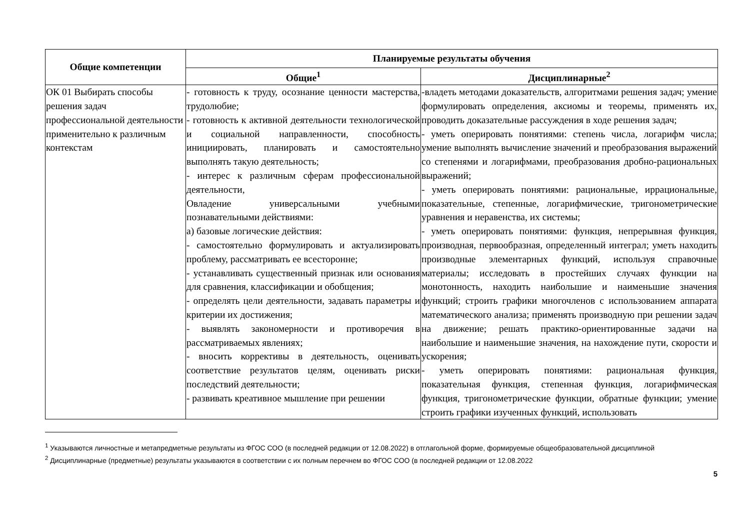| Общие компетенции | Планируемые результаты обучения | |
| --- | --- | --- |
| | Общие<sup>1</sup> | Дисциплинарные<sup>2</sup> |
| ОК 01 Выбирать способы решения задач профессиональной деятельности применительно к различным контекстам | - готовность к труду, осознание ценности мастерства, трудолюбие; - готовность к активной деятельности технологической и социальной направленности, способность инициировать, планировать и самостоятельно выполнять такую деятельность; - интерес к различным сферам профессиональной деятельности, Овладение универсальными учебными познавательными действиями: а) базовые логические действия: - самостоятельно формулировать и актуализировать проблему, рассматривать ее всесторонне; - устанавливать существенный признак или основания для сравнения, классификации и обобщения; - определять цели деятельности, задавать параметры и критерии их достижения; - выявлять закономерности и противоречия в рассматриваемых явлениях; - вносить коррективы в деятельность, оценивать соответствие результатов целям, оценивать риски последствий деятельности; - развивать креативное мышление при решении | -владеть методами доказательств, алгоритмами решения задач; умение формулировать определения, аксиомы и теоремы, применять их, проводить доказательные рассуждения в ходе решения задач; - уметь оперировать понятиями: степень числа, логарифм числа; умение выполнять вычисление значений и преобразования выражений со степенями и логарифмами, преобразования дробно-рациональных выражений; - уметь оперировать понятиями: рациональные, иррациональные, показательные, степенные, логарифмические, тригонометрические уравнения и неравенства, их системы; - уметь оперировать понятиями: функция, непрерывная функция, производная, первообразная, определенный интеграл; уметь находить производные элементарных функций, используя справочные материалы; исследовать в простейших случаях функции на монотонность, находить наибольшие и наименьшие значения функций; строить графики многочленов с использованием аппарата математического анализа; применять производную при решении задач на движение; решать практико-ориентированные задачи на наибольшие и наименьшие значения, на нахождение пути, скорости и ускорения; - уметь оперировать понятиями: рациональная функция, показательная функция, степенная функция, логарифмическая функция, тригонометрические функции, обратные функции; умение строить графики изученных функций, использовать |
<sup>1</sup> Указываются личностные и метапредметные результаты из ФГОС СОО (в последней редакции от 12.08.2022) в отглагольной форме, формируемые общеобразовательной дисциплиной
<sup>2</sup> Дисциплинарные (предметные) результаты указываются в соответствии с их полным перечнем во ФГОС СОО (в последней редакции от 12.08.2022
5